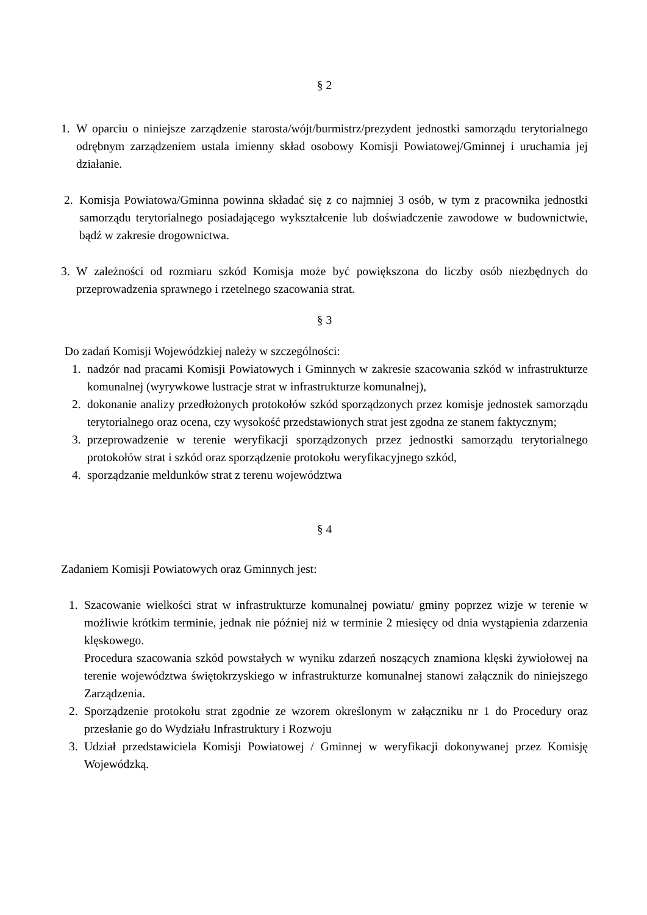§ 2
1. W oparciu o niniejsze zarządzenie starosta/wójt/burmistrz/prezydent jednostki samorządu terytorialnego odrębnym zarządzeniem ustala imienny skład osobowy Komisji Powiatowej/Gminnej i uruchamia jej działanie.
2. Komisja Powiatowa/Gminna powinna składać się z co najmniej 3 osób, w tym z pracownika jednostki samorządu terytorialnego posiadającego wykształcenie lub doświadczenie zawodowe w budownictwie, bądź w zakresie drogownictwa.
3. W zależności od rozmiaru szkód Komisja może być powiększona do liczby osób niezbędnych do przeprowadzenia sprawnego i rzetelnego szacowania strat.
§ 3
Do zadań Komisji Wojewódzkiej należy w szczególności:
1. nadzór nad pracami Komisji Powiatowych i Gminnych w zakresie szacowania szkód w infrastrukturze komunalnej (wyrywkowe lustracje strat w infrastrukturze komunalnej),
2. dokonanie analizy przedłożonych protokołów szkód sporządzonych przez komisje jednostek samorządu terytorialnego oraz ocena, czy wysokość przedstawionych strat jest zgodna ze stanem faktycznym;
3. przeprowadzenie w terenie weryfikacji sporządzonych przez jednostki samorządu terytorialnego protokołów strat i szkód oraz sporządzenie protokołu weryfikacyjnego szkód,
4. sporządzanie meldunków strat z terenu województwa
§ 4
Zadaniem Komisji Powiatowych oraz Gminnych jest:
1. Szacowanie wielkości strat w infrastrukturze komunalnej powiatu/ gminy poprzez wizje w terenie w możliwie krótkim terminie, jednak nie później niż w terminie 2 miesięcy od dnia wystąpienia zdarzenia klęskowego.
Procedura szacowania szkód powstałych w wyniku zdarzeń noszących znamiona klęski żywiołowej na terenie województwa świętokrzyskiego w infrastrukturze komunalnej stanowi załącznik do niniejszego Zarządzenia.
2. Sporządzenie protokołu strat zgodnie ze wzorem określonym w załączniku nr 1 do Procedury oraz przesłanie go do Wydziału Infrastruktury i Rozwoju
3. Udział przedstawiciela Komisji Powiatowej / Gminnej w weryfikacji dokonywanej przez Komisję Wojewódzką.